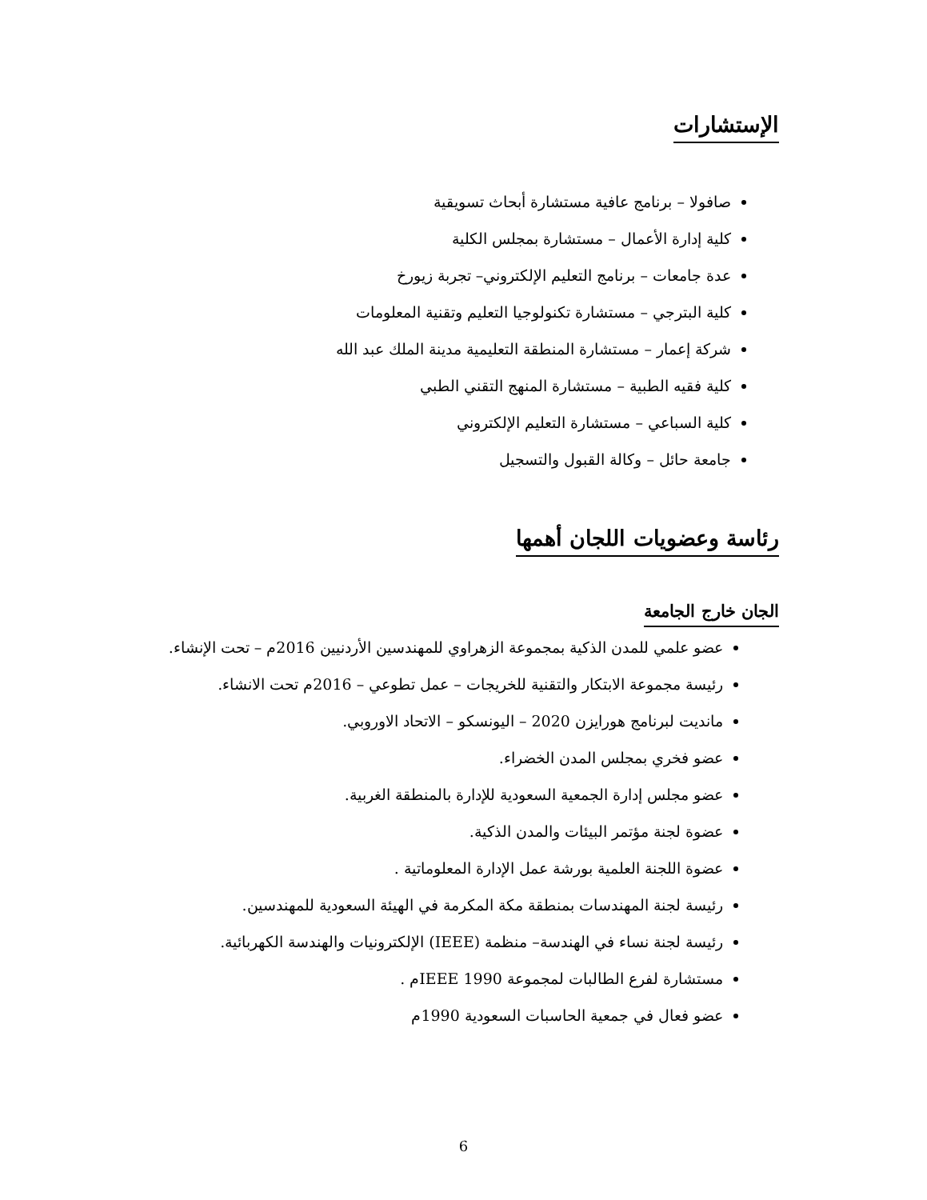الإستشارات
صافولا – برنامج عافية مستشارة أبحاث تسويقية
كلية إدارة الأعمال – مستشارة بمجلس الكلية
عدة جامعات – برنامج التعليم الإلكتروني– تجربة زيورخ
كلية البترجي – مستشارة تكنولوجيا التعليم وتقنية المعلومات
شركة إعمار – مستشارة المنطقة التعليمية مدينة الملك عبد الله
كلية فقيه الطبية – مستشارة المنهج التقني الطبي
كلية السباعي – مستشارة التعليم الإلكتروني
جامعة حائل – وكالة القبول والتسجيل
رئاسة وعضويات اللجان أهمها
الجان خارج الجامعة
عضو علمي للمدن الذكية بمجموعة الزهراوي للمهندسين الأردنيين 2016م – تحت الإنشاء.
رئيسة مجموعة الابتكار والتقنية للخريجات – عمل تطوعي – 2016م تحت الانشاء.
مانديت لبرنامج هورايزن 2020 – اليونسكو – الاتحاد الاوروبي.
عضو فخري بمجلس المدن الخضراء.
عضو مجلس إدارة الجمعية السعودية للإدارة بالمنطقة الغربية.
عضوة لجنة مؤتمر البيئات والمدن الذكية.
عضوة اللجنة العلمية بورشة عمل الإدارة المعلوماتية .
رئيسة لجنة المهندسات بمنطقة مكة المكرمة في الهيئة السعودية للمهندسين.
رئيسة لجنة نساء في الهندسة– منظمة (IEEE) الإلكترونيات والهندسة الكهربائية.
مستشارة لفرع الطالبات لمجموعة IEEE 1990م .
عضو فعال في جمعية الحاسبات السعودية 1990م
6